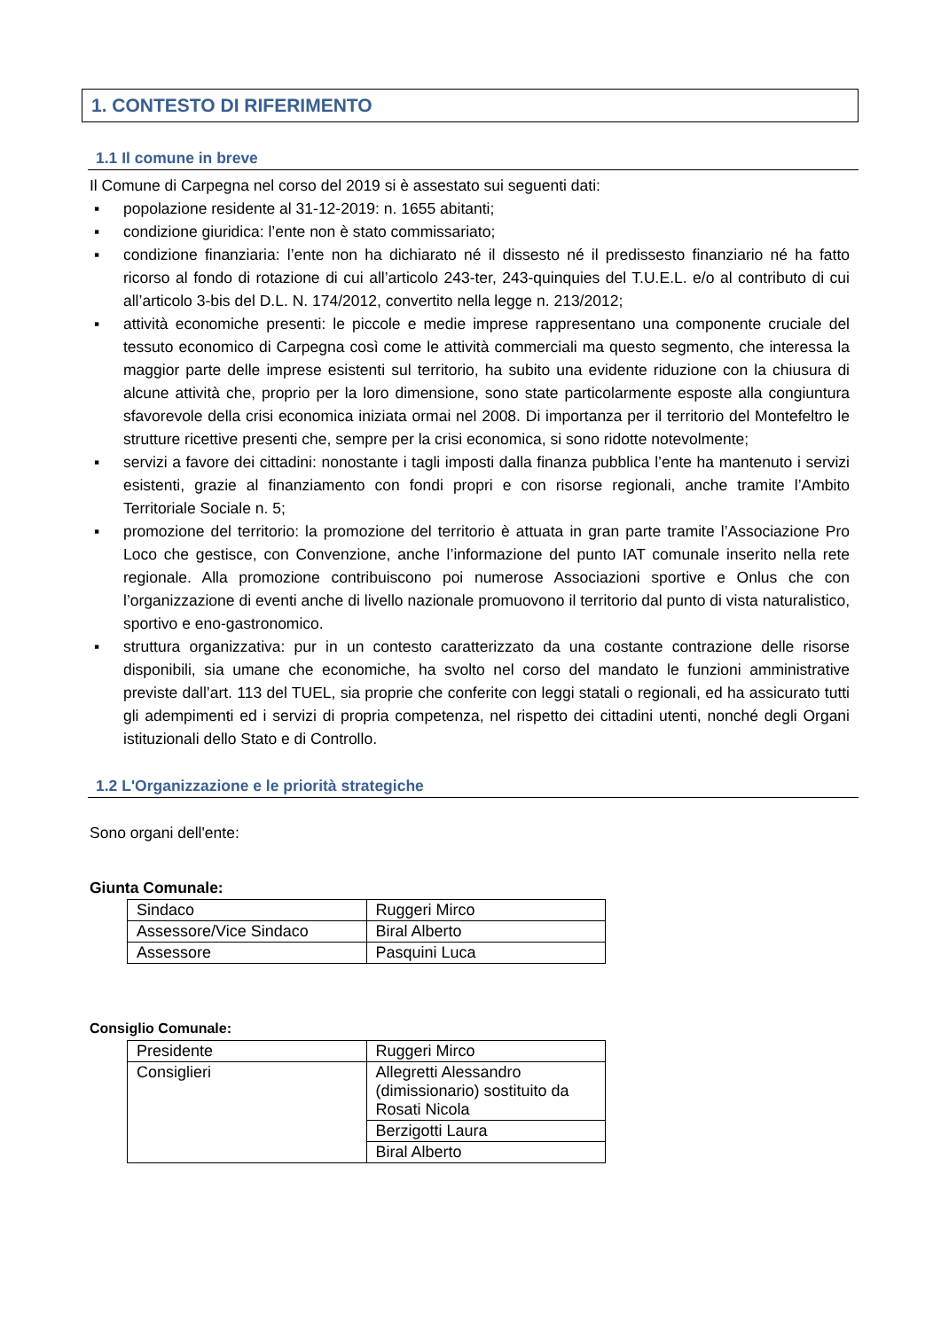1. CONTESTO DI RIFERIMENTO
1.1 Il comune in breve
Il Comune di Carpegna nel corso del 2019 si è assestato sui seguenti dati:
▪ popolazione residente al 31-12-2019: n. 1655 abitanti;
▪ condizione giuridica: l’ente non è stato commissariato;
▪ condizione finanziaria: l’ente non ha dichiarato né il dissesto né il predissesto finanziario né ha fatto ricorso al fondo di rotazione di cui all’articolo 243-ter, 243-quinquies del T.U.E.L. e/o al contributo di cui all’articolo 3-bis del D.L. N. 174/2012, convertito nella legge n. 213/2012;
▪ attività economiche presenti: le piccole e medie imprese rappresentano una componente cruciale del tessuto economico di Carpegna così come le attività commerciali ma questo segmento, che interessa la maggior parte delle imprese esistenti sul territorio, ha subito una evidente riduzione con la chiusura di alcune attività che, proprio per la loro dimensione, sono state particolarmente esposte alla congiuntura sfavorevole della crisi economica iniziata ormai nel 2008. Di importanza per il territorio del Montefeltro le strutture ricettive presenti che, sempre per la crisi economica, si sono ridotte notevolmente;
▪ servizi a favore dei cittadini: nonostante i tagli imposti dalla finanza pubblica l’ente ha mantenuto i servizi esistenti, grazie al finanziamento con fondi propri e con risorse regionali, anche tramite l’Ambito Territoriale Sociale n. 5;
▪ promozione del territorio: la promozione del territorio è attuata in gran parte tramite l’Associazione Pro Loco che gestisce, con Convenzione, anche l’informazione del punto IAT comunale inserito nella rete regionale. Alla promozione contribuiscono poi numerose Associazioni sportive e Onlus che con l’organizzazione di eventi anche di livello nazionale promuovono il territorio dal punto di vista naturalistico, sportivo e eno-gastronomico.
▪ struttura organizzativa: pur in un contesto caratterizzato da una costante contrazione delle risorse disponibili, sia umane che economiche, ha svolto nel corso del mandato le funzioni amministrative previste dall’art. 113 del TUEL, sia proprie che conferite con leggi statali o regionali, ed ha assicurato tutti gli adempimenti ed i servizi di propria competenza, nel rispetto dei cittadini utenti, nonché degli Organi istituzionali dello Stato e di Controllo.
1.2 L'Organizzazione e le priorità strategiche
Sono organi dell'ente:
Giunta Comunale:
| Sindaco | Ruggeri Mirco |
| Assessore/Vice Sindaco | Biral Alberto |
| Assessore | Pasquini Luca |
Consiglio Comunale:
| Presidente | Ruggeri Mirco |
| Consiglieri | Allegretti Alessandro (dimissionario) sostituito da Rosati Nicola |
| | Berzigotti Laura |
| | Biral Alberto |